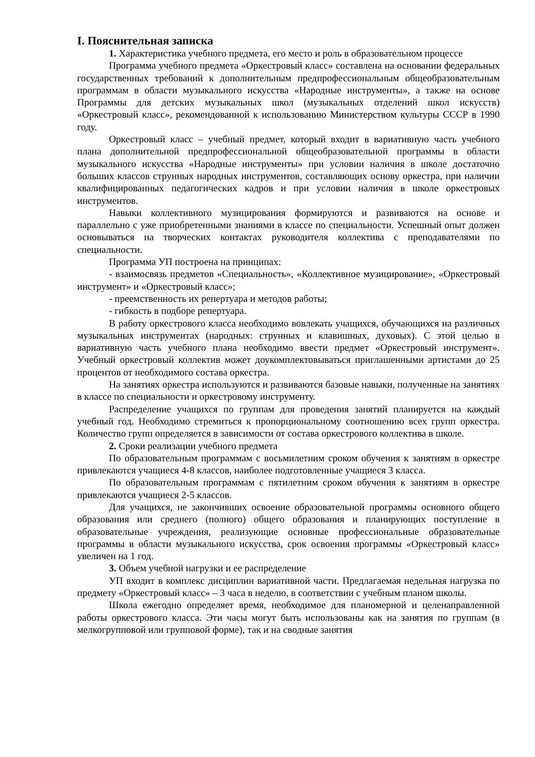I. Пояснительная записка
1. Характеристика учебного предмета, его место и роль в образовательном процессе
Программа учебного предмета «Оркестровый класс» составлена на основании федеральных государственных требований к дополнительным предпрофессиональным общеобразовательным программам в области музыкального искусства «Народные инструменты», а также на основе Программы для детских музыкальных школ (музыкальных отделений школ искусств) «Оркестровый класс», рекомендованной к использованию Министерством культуры СССР в 1990 году.
Оркестровый класс – учебный предмет, который входит в вариативную часть учебного плана дополнительной предпрофессиональной общеобразовательной программы в области музыкального искусства «Народные инструменты» при условии наличия в школе достаточно больших классов струнных народных инструментов, составляющих основу оркестра, при наличии квалифицированных педагогических кадров и при условии наличия в школе оркестровых инструментов.
Навыки коллективного музицирования формируются и развиваются на основе и параллельно с уже приобретенными знаниями в классе по специальности. Успешный опыт должен основываться на творческих контактах руководителя коллектива с преподавателями по специальности.
Программа УП построена на принципах:
- взаимосвязь предметов «Специальность», «Коллективное музицирование», «Оркестровый инструмент» и «Оркестровый класс»;
- преемственность их репертуара и методов работы;
- гибкость в подборе репертуара.
В работу оркестрового класса необходимо вовлекать учащихся, обучающихся на различных музыкальных инструментах (народных: струнных и клавишных, духовых). С этой целью в вариативную часть учебного плана необходимо ввести предмет «Оркестровый инструмент». Учебный оркестровый коллектив может доукомплектовываться приглашенными артистами до 25 процентов от необходимого состава оркестра.
На занятиях оркестра используются и развиваются базовые навыки, полученные на занятиях в классе по специальности и оркестровому инструменту.
Распределение учащихся по группам для проведения занятий планируется на каждый учебный год. Необходимо стремиться к пропорциональному соотношению всех групп оркестра. Количество групп определяется в зависимости от состава оркестрового коллектива в школе.
2. Сроки реализации учебного предмета
По образовательным программам с восьмилетним сроком обучения к занятиям в оркестре привлекаются учащиеся 4-8 классов, наиболее подготовленные учащиеся 3 класса.
По образовательным программам с пятилетним сроком обучения к занятиям в оркестре привлекаются учащиеся 2-5 классов.
Для учащихся, не закончивших освоение образовательной программы основного общего образования или среднего (полного) общего образования и планирующих поступление в образовательные учреждения, реализующие основные профессиональные образовательные программы в области музыкального искусства, срок освоения программы «Оркестровый класс» увеличен на 1 год.
3. Объем учебной нагрузки и ее распределение
УП входит в комплекс дисциплин вариативной части. Предлагаемая недельная нагрузка по предмету «Оркестровый класс» – 3 часа в неделю, в соответствии с учебным планом школы.
Школа ежегодно определяет время, необходимое для планомерной и целенаправленной работы оркестрового класса. Эти часы могут быть использованы как на занятия по группам (в мелкогрупповой или групповой форме), так и на сводные занятия